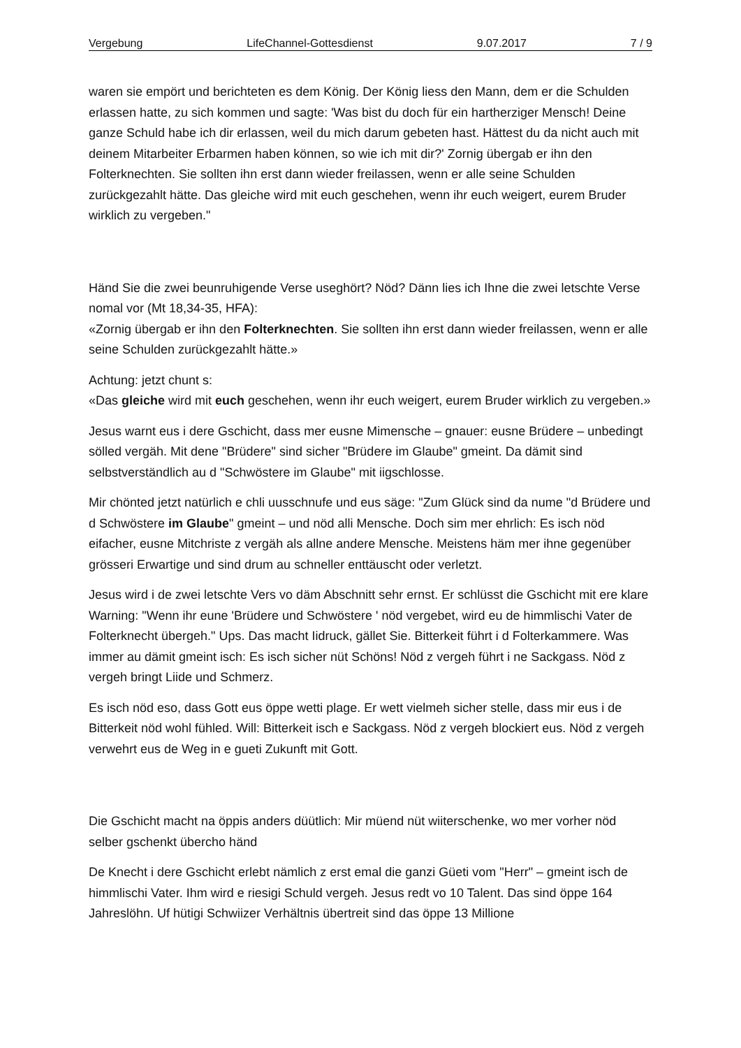Vergebung LifeChannel-Gottesdienst 9.07.2017 7 / 9
waren sie empört und berichteten es dem König. Der König liess den Mann, dem er die Schulden erlassen hatte, zu sich kommen und sagte: 'Was bist du doch für ein hartherziger Mensch! Deine ganze Schuld habe ich dir erlassen, weil du mich darum gebeten hast. Hättest du da nicht auch mit deinem Mitarbeiter Erbarmen haben können, so wie ich mit dir?' Zornig übergab er ihn den Folterknechten. Sie sollten ihn erst dann wieder freilassen, wenn er alle seine Schulden zurückgezahlt hätte. Das gleiche wird mit euch geschehen, wenn ihr euch weigert, eurem Bruder wirklich zu vergeben."
Händ Sie die zwei beunruhigende Verse useghört? Nöd? Dänn lies ich Ihne die zwei letschte Verse nomal vor (Mt 18,34-35, HFA):
«Zornig übergab er ihn den Folterknechten. Sie sollten ihn erst dann wieder freilassen, wenn er alle seine Schulden zurückgezahlt hätte.»
Achtung: jetzt chunt s:
«Das gleiche wird mit euch geschehen, wenn ihr euch weigert, eurem Bruder wirklich zu vergeben.»
Jesus warnt eus i dere Gschicht, dass mer eusne Mimensche – gnauer: eusne Brüdere – unbedingt sölled vergäh. Mit dene "Brüdere" sind sicher "Brüdere im Glaube" gmeint. Da dämit sind selbstverständlich au d "Schwöstere im Glaube" mit iigschlosse.
Mir chönted jetzt natürlich e chli uusschnufe und eus säge: "Zum Glück sind da nume "d Brüdere und d Schwöstere im Glaube" gmeint – und nöd alli Mensche. Doch sim mer ehrlich: Es isch nöd eifacher, eusne Mitchriste z vergäh als allne andere Mensche. Meistens häm mer ihne gegenüber grösseri Erwartige und sind drum au schneller enttäuscht oder verletzt.
Jesus wird i de zwei letschte Vers vo däm Abschnitt sehr ernst. Er schlüsst die Gschicht mit ere klare Warning: "Wenn ihr eune 'Brüdere und Schwöstere ' nöd vergebet, wird eu de himmlischi Vater de Folterknecht übergeh." Ups. Das macht Iidruck, gället Sie. Bitterkeit führt i d Folterkammere. Was immer au dämit gmeint isch: Es isch sicher nüt Schöns! Nöd z vergeh führt i ne Sackgass. Nöd z vergeh bringt Liide und Schmerz.
Es isch nöd eso, dass Gott eus öppe wetti plage. Er wett vielmeh sicher stelle, dass mir eus i de Bitterkeit nöd wohl fühled. Will: Bitterkeit isch e Sackgass. Nöd z vergeh blockiert eus. Nöd z vergeh verwehrt eus de Weg in e gueti Zukunft mit Gott.
Die Gschicht macht na öppis anders düütlich: Mir müend nüt wiiterschenke, wo mer vorher nöd selber gschenkt übercho händ
De Knecht i dere Gschicht erlebt nämlich z erst emal die ganzi Güeti vom "Herr" – gmeint isch de himmlischi Vater. Ihm wird e riesigi Schuld vergeh. Jesus redt vo 10 Talent. Das sind öppe 164 Jahreslöhn. Uf hütigi Schwiizer Verhältnis übertreit sind das öppe 13 Millione